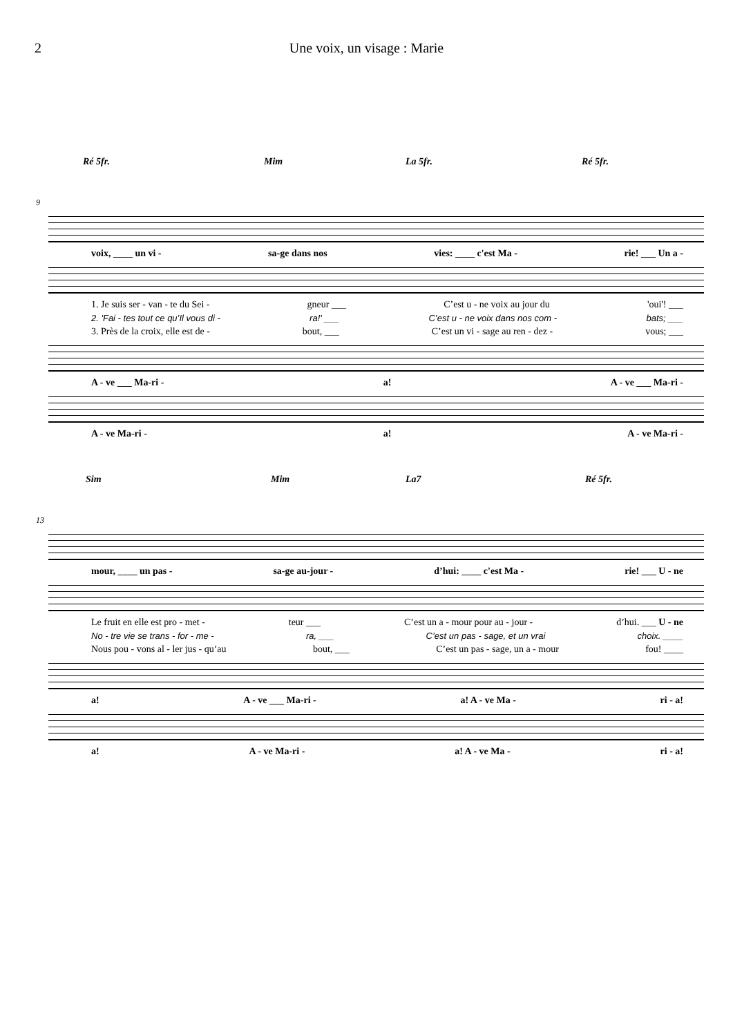2 Une voix, un visage : Marie
Ré 5fr. Mim La 5fr. Ré 5fr.
9
voix, ____ un vi - sa-ge dans nos vies: ____ c'est Ma - rie! ___ Un a -
1. Je suis ser - van - te du Sei - gneur ___ C’est u - ne voix au jour du 'oui'! ___
2. 'Fai - tes tout ce qu’Il vous di - ra!' ___ C’est u - ne voix dans nos com - bats; ___
3. Près de la croix, elle est de - bout, ___ C’est un vi - sage au ren - dez - vous; ___
A - ve ___ Ma-ri - a! A - ve ___ Ma-ri -
A - ve Ma-ri - a! A - ve Ma-ri -
Sim Mim La7 Ré 5fr.
13
mour, ____ un pas - sa-ge au-jour - d’hui: ____ c'est Ma - rie! ___ U - ne
Le fruit en elle est pro - met - teur ___ C’est un a - mour pour au - jour - d’hui. ___ U - ne
No - tre vie se trans - for - me - ra, ___ C’est un pas - sage, et un vrai choix. ____
Nous pou - vons al - ler jus - qu’au bout, ___ C’est un pas - sage, un a - mour fou! ____
a! A - ve ___ Ma-ri - a! A - ve Ma - ri - a!
a! A - ve Ma-ri - a! A - ve Ma - ri - a!